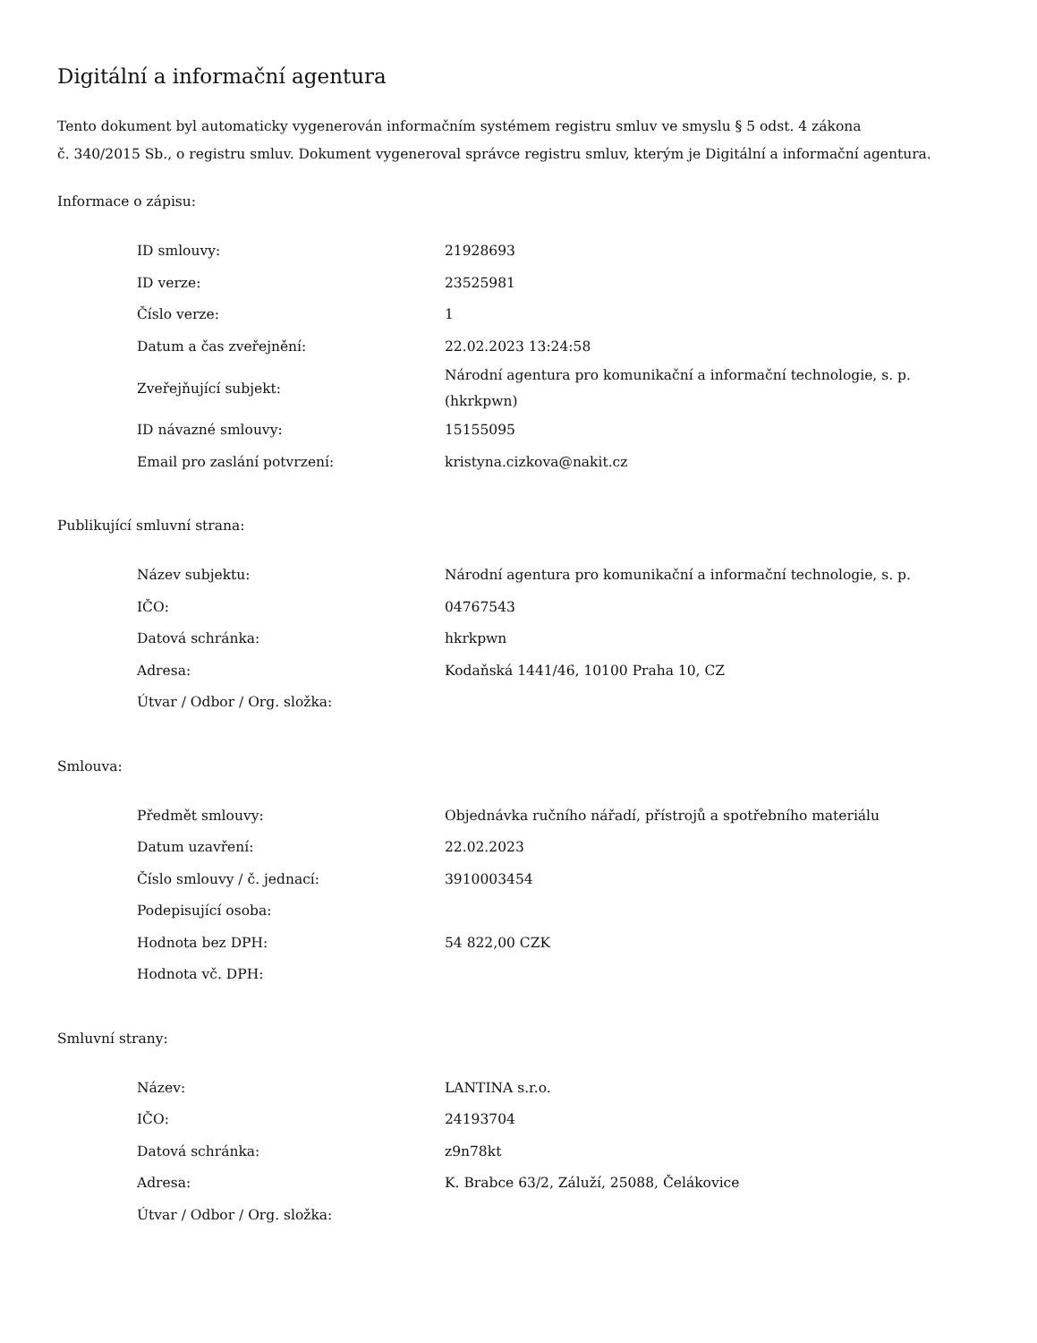Digitální a informační agentura
Tento dokument byl automaticky vygenerován informačním systémem registru smluv ve smyslu § 5 odst. 4 zákona
č. 340/2015 Sb., o registru smluv. Dokument vygeneroval správce registru smluv, kterým je Digitální a informační agentura.
Informace o zápisu:
| ID smlouvy: | 21928693 |
| ID verze: | 23525981 |
| Číslo verze: | 1 |
| Datum a čas zveřejnění: | 22.02.2023 13:24:58 |
| Zveřejňující subjekt: | Národní agentura pro komunikační a informační technologie, s. p. (hkrkpwn) |
| ID návazné smlouvy: | 15155095 |
| Email pro zaslání potvrzení: | kristyna.cizkova@nakit.cz |
Publikující smluvní strana:
| Název subjektu: | Národní agentura pro komunikační a informační technologie, s. p. |
| IČO: | 04767543 |
| Datová schránka: | hkrkpwn |
| Adresa: | Kodaňská 1441/46, 10100 Praha 10, CZ |
| Útvar / Odbor / Org. složka: | |
Smlouva:
| Předmět smlouvy: | Objednávka ručního nářadí, přístrojů a spotřebního materiálu |
| Datum uzavření: | 22.02.2023 |
| Číslo smlouvy / č. jednací: | 3910003454 |
| Podepisující osoba: | |
| Hodnota bez DPH: | 54 822,00 CZK |
| Hodnota vč. DPH: | |
Smluvní strany:
| Název: | LANTINA s.r.o. |
| IČO: | 24193704 |
| Datová schránka: | z9n78kt |
| Adresa: | K. Brabce 63/2, Záluží, 25088, Čelákovice |
| Útvar / Odbor / Org. složka: | |